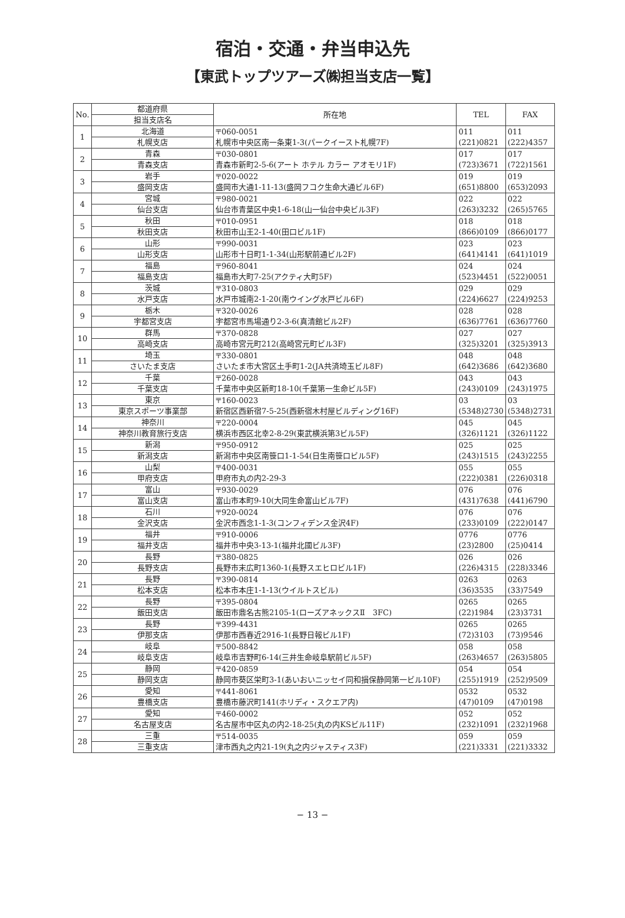宿泊・交通・弁当申込先
【東武トップツアーズ㈱担当支店一覧】
| No. | 都道府県 | 所在地 | TEL | FAX |
| --- | --- | --- | --- | --- |
| | 担当支店名 | | | |
| 1 | 北海道 | 〒060-0051 札幌市中央区南一条東1-3(パークイースト札幌7F) | 011 (221)0821 | 011 (222)4357 |
| | 札幌支店 | | | |
| 2 | 青森 | 〒030-0801 青森市新町2-5-6(アート ホテル カラー アオモリ1F) | 017 (723)3671 | 017 (722)1561 |
| | 青森支店 | | | |
| 3 | 岩手 | 〒020-0022 盛岡市大通1-11-13(盛岡フコク生命大通ビル6F) | 019 (651)8800 | 019 (653)2093 |
| | 盛岡支店 | | | |
| 4 | 宮城 | 〒980-0021 仙台市青葉区中央1-6-18(山一仙台中央ビル3F) | 022 (263)3232 | 022 (265)5765 |
| | 仙台支店 | | | |
| 5 | 秋田 | 〒010-0951 秋田市山王2-1-40(田口ビル1F) | 018 (866)0109 | 018 (866)0177 |
| | 秋田支店 | | | |
| 6 | 山形 | 〒990-0031 山形市十日町1-1-34(山形駅前通ビル2F) | 023 (641)4141 | 023 (641)1019 |
| | 山形支店 | | | |
| 7 | 福島 | 〒960-8041 福島市大町7-25(アクティ大町5F) | 024 (523)4451 | 024 (522)0051 |
| | 福島支店 | | | |
| 8 | 茨城 | 〒310-0803 水戸市城南2-1-20(南ウイング水戸ビル6F) | 029 (224)6627 | 029 (224)9253 |
| | 水戸支店 | | | |
| 9 | 栃木 | 〒320-0026 宇都宮市馬場通り2-3-6(真清館ビル2F) | 028 (636)7761 | 028 (636)7760 |
| | 宇都宮支店 | | | |
| 10 | 群馬 | 〒370-0828 高崎市宮元町212(高崎宮元町ビル3F) | 027 (325)3201 | 027 (325)3913 |
| | 高崎支店 | | | |
| 11 | 埼玉 | 〒330-0801 さいたま市大宮区土手町1-2(JA共済埼玉ビル8F) | 048 (642)3686 | 048 (642)3680 |
| | さいたま支店 | | | |
| 12 | 千葉 | 〒260-0028 千葉市中央区新町18-10(千葉第一生命ビル5F) | 043 (243)0109 | 043 (243)1975 |
| | 千葉支店 | | | |
| 13 | 東京 | 〒160-0023 新宿区西新宿7-5-25(西新宿木村屋ビルディング16F) | 03 (5348)2730 | 03 (5348)2731 |
| | 東京スポーツ事業部 | | | |
| 14 | 神奈川 | 〒220-0004 横浜市西区北幸2-8-29(東武横浜第3ビル5F) | 045 (326)1121 | 045 (326)1122 |
| | 神奈川教育旅行支店 | | | |
| 15 | 新潟 | 〒950-0912 新潟市中央区南笹口1-1-54(日生南笹口ビル5F) | 025 (243)1515 | 025 (243)2255 |
| | 新潟支店 | | | |
| 16 | 山梨 | 〒400-0031 甲府市丸の内2-29-3 | 055 (222)0381 | 055 (226)0318 |
| | 甲府支店 | | | |
| 17 | 富山 | 〒930-0029 富山市本町9-10(大同生命富山ビル7F) | 076 (431)7638 | 076 (441)6790 |
| | 富山支店 | | | |
| 18 | 石川 | 〒920-0024 金沢市西念1-1-3(コンフィデンス金沢4F) | 076 (233)0109 | 076 (222)0147 |
| | 金沢支店 | | | |
| 19 | 福井 | 〒910-0006 福井市中央3-13-1(福井北國ビル3F) | 0776 (23)2800 | 0776 (25)0414 |
| | 福井支店 | | | |
| 20 | 長野 | 〒380-0825 長野市末広町1360-1(長野スエヒロビル1F) | 026 (226)4315 | 026 (228)3346 |
| | 長野支店 | | | |
| 21 | 長野 | 〒390-0814 松本市本庄1-1-13(ウイルトスビル) | 0263 (36)3535 | 0263 (33)7549 |
| | 松本支店 | | | |
| 22 | 長野 | 〒395-0804 飯田市鼎名古熊2105-1(ローズアネックスⅡ 3FC) | 0265 (22)1984 | 0265 (23)3731 |
| | 飯田支店 | | | |
| 23 | 長野 | 〒399-4431 伊那市西春近2916-1(長野日報ビル1F) | 0265 (72)3103 | 0265 (73)9546 |
| | 伊那支店 | | | |
| 24 | 岐阜 | 〒500-8842 岐阜市吉野町6-14(三井生命岐阜駅前ビル5F) | 058 (263)4657 | 058 (263)5805 |
| | 岐阜支店 | | | |
| 25 | 静岡 | 〒420-0859 静岡市葵区栄町3-1(あいおいニッセイ同和損保静岡第一ビル10F) | 054 (255)1919 | 054 (252)9509 |
| | 静岡支店 | | | |
| 26 | 愛知 | 〒441-8061 豊橋市藤沢町141(ホリディ・スクエア内) | 0532 (47)0109 | 0532 (47)0198 |
| | 豊橋支店 | | | |
| 27 | 愛知 | 〒460-0002 名古屋市中区丸の内2-18-25(丸の内KSビル11F) | 052 (232)1091 | 052 (232)1968 |
| | 名古屋支店 | | | |
| 28 | 三重 | 〒514-0035 津市西丸之内21-19(丸之内ジャスティス3F) | 059 (221)3331 | 059 (221)3332 |
| | 三重支店 | | | |
− 13 −